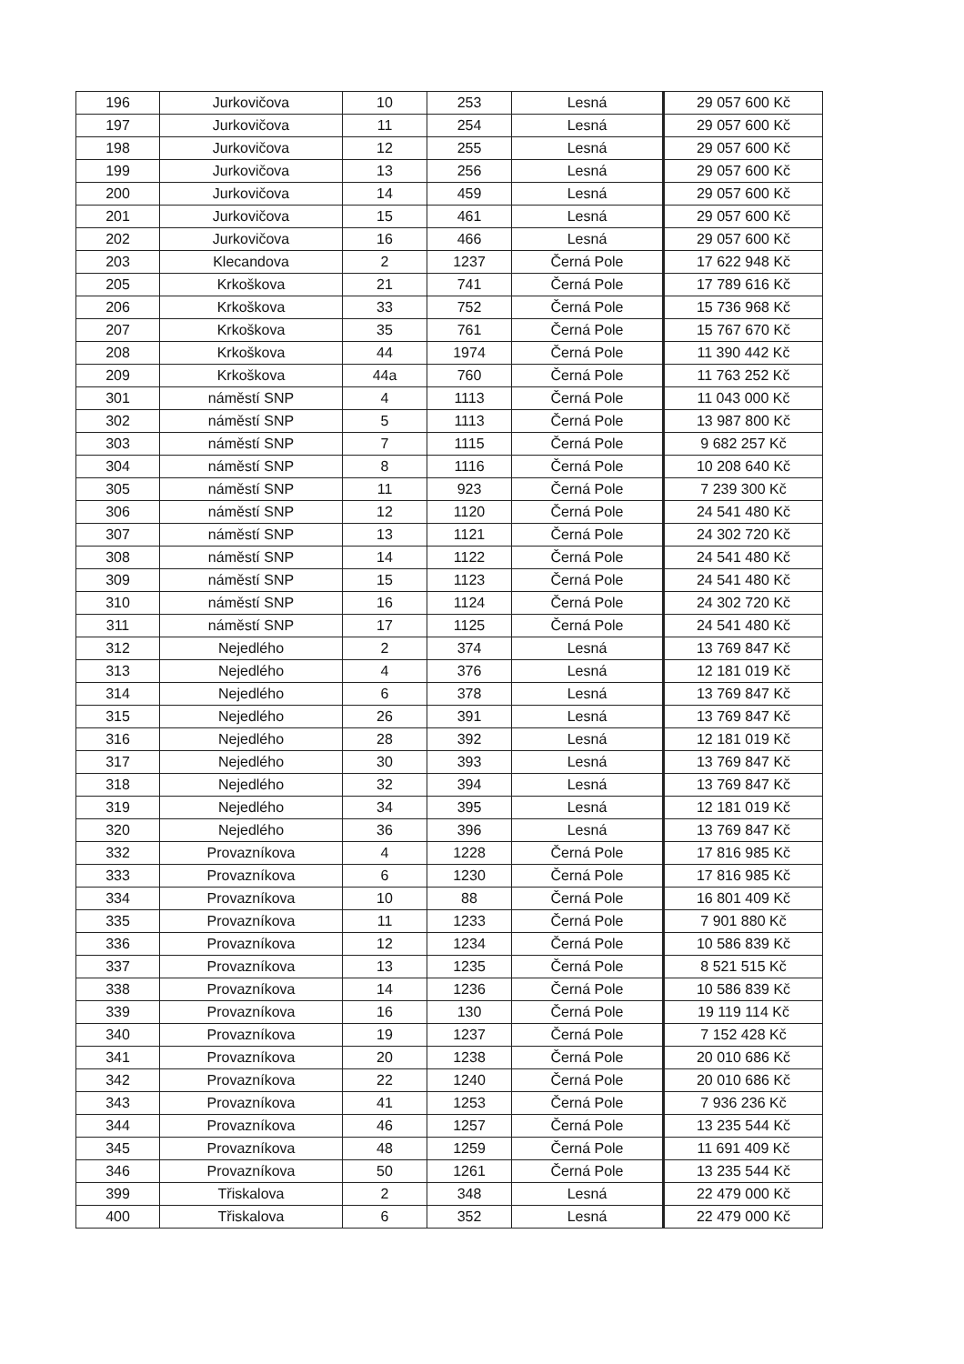| 196 | Jurkovičova | 10 | 253 | Lesná | 29 057 600 Kč |
| 197 | Jurkovičova | 11 | 254 | Lesná | 29 057 600 Kč |
| 198 | Jurkovičova | 12 | 255 | Lesná | 29 057 600 Kč |
| 199 | Jurkovičova | 13 | 256 | Lesná | 29 057 600 Kč |
| 200 | Jurkovičova | 14 | 459 | Lesná | 29 057 600 Kč |
| 201 | Jurkovičova | 15 | 461 | Lesná | 29 057 600 Kč |
| 202 | Jurkovičova | 16 | 466 | Lesná | 29 057 600 Kč |
| 203 | Klecandova | 2 | 1237 | Černá Pole | 17 622 948 Kč |
| 205 | Krkoškova | 21 | 741 | Černá Pole | 17 789 616 Kč |
| 206 | Krkoškova | 33 | 752 | Černá Pole | 15 736 968 Kč |
| 207 | Krkoškova | 35 | 761 | Černá Pole | 15 767 670 Kč |
| 208 | Krkoškova | 44 | 1974 | Černá Pole | 11 390 442 Kč |
| 209 | Krkoškova | 44a | 760 | Černá Pole | 11 763 252 Kč |
| 301 | náměstí SNP | 4 | 1113 | Černá Pole | 11 043 000 Kč |
| 302 | náměstí SNP | 5 | 1113 | Černá Pole | 13 987 800 Kč |
| 303 | náměstí SNP | 7 | 1115 | Černá Pole | 9 682 257 Kč |
| 304 | náměstí SNP | 8 | 1116 | Černá Pole | 10 208 640 Kč |
| 305 | náměstí SNP | 11 | 923 | Černá Pole | 7 239 300 Kč |
| 306 | náměstí SNP | 12 | 1120 | Černá Pole | 24 541 480 Kč |
| 307 | náměstí SNP | 13 | 1121 | Černá Pole | 24 302 720 Kč |
| 308 | náměstí SNP | 14 | 1122 | Černá Pole | 24 541 480 Kč |
| 309 | náměstí SNP | 15 | 1123 | Černá Pole | 24 541 480 Kč |
| 310 | náměstí SNP | 16 | 1124 | Černá Pole | 24 302 720 Kč |
| 311 | náměstí SNP | 17 | 1125 | Černá Pole | 24 541 480 Kč |
| 312 | Nejedlého | 2 | 374 | Lesná | 13 769 847 Kč |
| 313 | Nejedlého | 4 | 376 | Lesná | 12 181 019 Kč |
| 314 | Nejedlého | 6 | 378 | Lesná | 13 769 847 Kč |
| 315 | Nejedlého | 26 | 391 | Lesná | 13 769 847 Kč |
| 316 | Nejedlého | 28 | 392 | Lesná | 12 181 019 Kč |
| 317 | Nejedlého | 30 | 393 | Lesná | 13 769 847 Kč |
| 318 | Nejedlého | 32 | 394 | Lesná | 13 769 847 Kč |
| 319 | Nejedlého | 34 | 395 | Lesná | 12 181 019 Kč |
| 320 | Nejedlého | 36 | 396 | Lesná | 13 769 847 Kč |
| 332 | Provazníkova | 4 | 1228 | Černá Pole | 17 816 985 Kč |
| 333 | Provazníkova | 6 | 1230 | Černá Pole | 17 816 985 Kč |
| 334 | Provazníkova | 10 | 88 | Černá Pole | 16 801 409 Kč |
| 335 | Provazníkova | 11 | 1233 | Černá Pole | 7 901 880 Kč |
| 336 | Provazníkova | 12 | 1234 | Černá Pole | 10 586 839 Kč |
| 337 | Provazníkova | 13 | 1235 | Černá Pole | 8 521 515 Kč |
| 338 | Provazníkova | 14 | 1236 | Černá Pole | 10 586 839 Kč |
| 339 | Provazníkova | 16 | 130 | Černá Pole | 19 119 114 Kč |
| 340 | Provazníkova | 19 | 1237 | Černá Pole | 7 152 428 Kč |
| 341 | Provazníkova | 20 | 1238 | Černá Pole | 20 010 686 Kč |
| 342 | Provazníkova | 22 | 1240 | Černá Pole | 20 010 686 Kč |
| 343 | Provazníkova | 41 | 1253 | Černá Pole | 7 936 236 Kč |
| 344 | Provazníkova | 46 | 1257 | Černá Pole | 13 235 544 Kč |
| 345 | Provazníkova | 48 | 1259 | Černá Pole | 11 691 409 Kč |
| 346 | Provazníkova | 50 | 1261 | Černá Pole | 13 235 544 Kč |
| 399 | Třiskalova | 2 | 348 | Lesná | 22 479 000 Kč |
| 400 | Třiskalova | 6 | 352 | Lesná | 22 479 000 Kč |